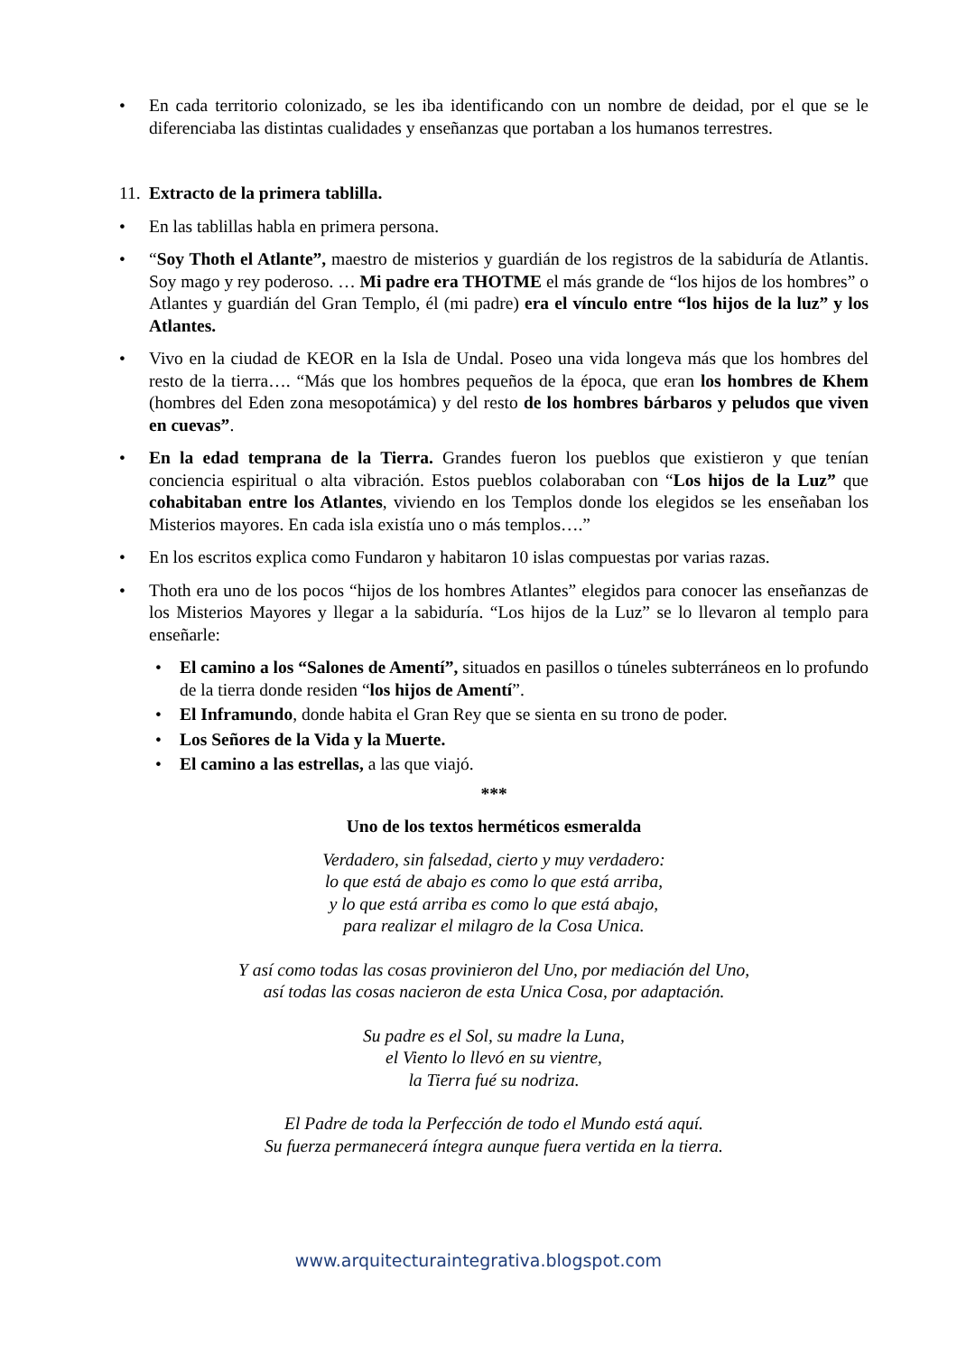• En cada territorio colonizado, se les iba identificando con un nombre de deidad, por el que se le diferenciaba las distintas cualidades y enseñanzas que portaban a los humanos terrestres.
11. Extracto de la primera tablilla.
• En las tablillas habla en primera persona.
• “Soy Thoth el Atlante”, maestro de misterios y guardián de los registros de la sabiduría de Atlantis. Soy mago y rey poderoso. … Mi padre era THOTME el más grande de “los hijos de los hombres” o Atlantes y guardián del Gran Templo, él (mi padre) era el vínculo entre “los hijos de la luz” y los Atlantes.
• Vivo en la ciudad de KEOR en la Isla de Undal. Poseo una vida longeva más que los hombres del resto de la tierra…. “Más que los hombres pequeños de la época, que eran los hombres de Khem (hombres del Eden zona mesopotámica) y del resto de los hombres bárbaros y peludos que viven en cuevas”.
• En la edad temprana de la Tierra. Grandes fueron los pueblos que existieron y que tenían conciencia espiritual o alta vibración. Estos pueblos colaboraban con “Los hijos de la Luz” que cohabitaban entre los Atlantes, viviendo en los Templos donde los elegidos se les enseñaban los Misterios mayores. En cada isla existía uno o más templos….”
• En los escritos explica como Fundaron y habitaron 10 islas compuestas por varias razas.
• Thoth era uno de los pocos “hijos de los hombres Atlantes” elegidos para conocer las enseñanzas de los Misterios Mayores y llegar a la sabiduría. “Los hijos de la Luz” se lo llevaron al templo para enseñarle:
• El camino a los “Salones de Amentí”, situados en pasillos o túneles subterráneos en lo profundo de la tierra donde residen “los hijos de Amentí”.
• El Inframundo, donde habita el Gran Rey que se sienta en su trono de poder.
• Los Señores de la Vida y la Muerte.
• El camino a las estrellas, a las que viajó.
***
Uno de los textos herméticos esmeralda
Verdadero, sin falsedad, cierto y muy verdadero:
lo que está de abajo es como lo que está arriba,
y lo que está arriba es como lo que está abajo,
para realizar el milagro de la Cosa Unica.
Y así como todas las cosas provinieron del Uno, por mediación del Uno,
así todas las cosas nacieron de esta Unica Cosa, por adaptación.
Su padre es el Sol, su madre la Luna,
el Viento lo llevó en su vientre,
la Tierra fué su nodriza.
El Padre de toda la Perfección de todo el Mundo está aquí.
Su fuerza permanecerá íntegra aunque fuera vertida en la tierra.
www.arquitecturaintegrativa.blogspot.com